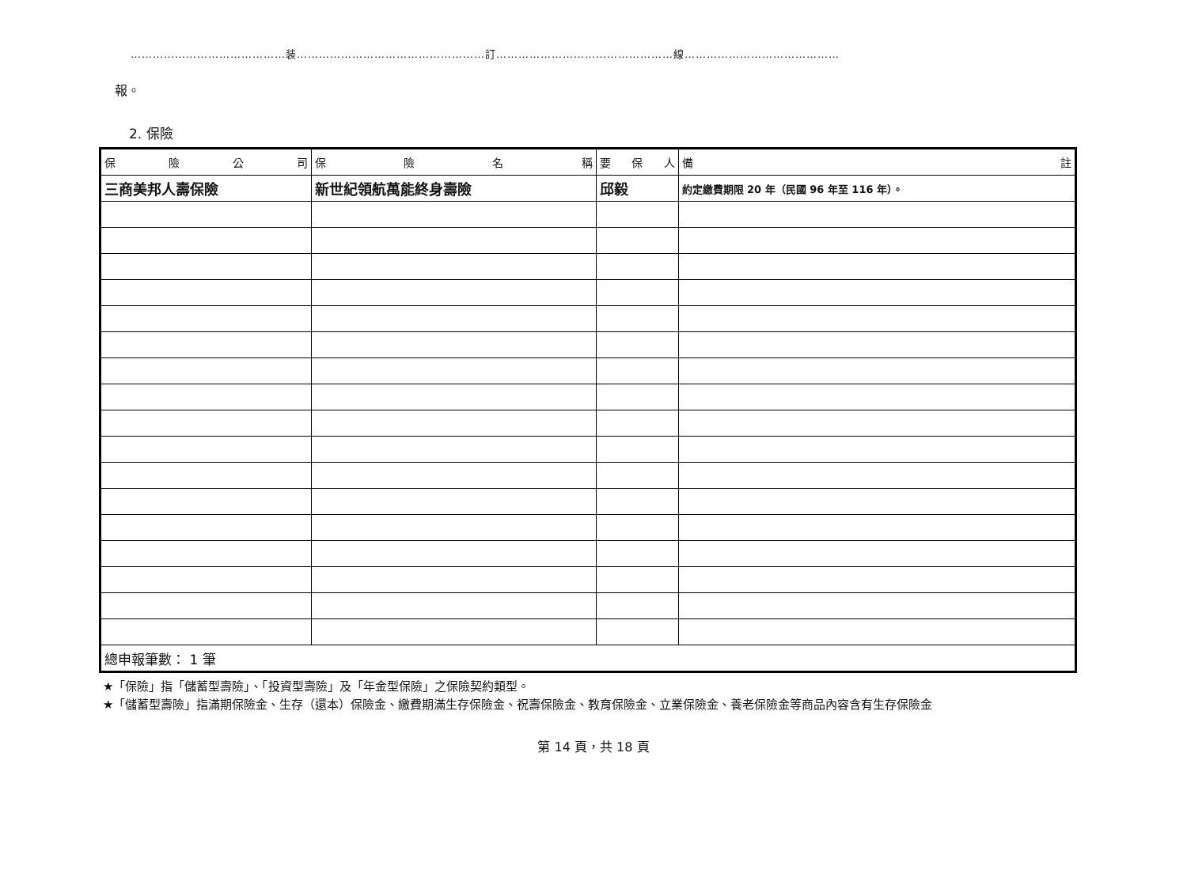……………………………………装……………………………………………訂…………………………………………線……………………………………
報。
2. 保險
| 保 險 公 司 | 保 險 名 稱 | 要 保 人 | 備 註 |
| --- | --- | --- | --- |
| 三商美邦人壽保險 | 新世紀領航萬能終身壽險 | 邱毅 | 約定繳費期限 20 年（民國 96 年至 116 年）。 |
| 總申報筆數： 1 筆 | | | |
★「保險」指「儲蓄型壽險」、「投資型壽險」及「年金型保險」之保險契約類型。
★「儲蓄型壽險」指滿期保險金、生存（還本）保險金、繳費期滿生存保險金、祝壽保險金、教育保險金、立業保險金、養老保險金等商品內容含有生存保險金
第 14 頁，共 18 頁